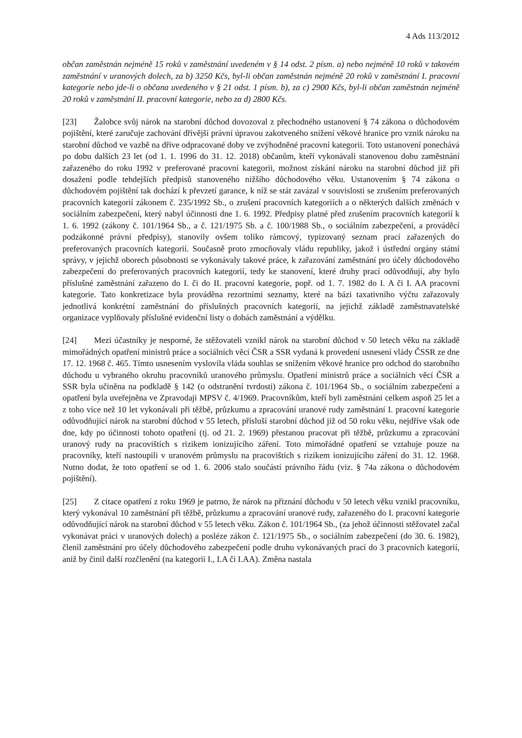4 Ads 113/2012
občan zaměstnán nejméně 15 roků v zaměstnání uvedeném v § 14 odst. 2 písm. a) nebo nejméně 10 roků v takovém zaměstnání v uranových dolech, za b) 3250 Kčs, byl-li občan zaměstnán nejméně 20 roků v zaměstnání I. pracovní kategorie nebo jde-li o občana uvedeného v § 21 odst. 1 písm. b), za c) 2900 Kčs, byl-li občan zaměstnán nejméně 20 roků v zaměstnání II. pracovní kategorie, nebo za d) 2800 Kčs.
[23] Žalobce svůj nárok na starobní důchod dovozoval z přechodného ustanovení § 74 zákona o důchodovém pojištění, které zaručuje zachování dřívější právní úpravou zakotveného snížení věkové hranice pro vznik nároku na starobní důchod ve vazbě na dříve odpracované doby ve zvýhodněné pracovní kategorii. Toto ustanovení ponechává po dobu dalších 23 let (od 1. 1. 1996 do 31. 12. 2018) občanům, kteří vykonávali stanovenou dobu zaměstnání zařazeného do roku 1992 v preferované pracovní kategorii, možnost získání nároku na starobní důchod již při dosažení podle tehdejších předpisů stanoveného nižšího důchodového věku. Ustanovením § 74 zákona o důchodovém pojištění tak dochází k převzetí garance, k níž se stát zavázal v souvislosti se zrušením preferovaných pracovních kategorií zákonem č. 235/1992 Sb., o zrušení pracovních kategoriích a o některých dalších změnách v sociálním zabezpečení, který nabyl účinnosti dne 1. 6. 1992. Předpisy platné před zrušením pracovních kategorií k 1. 6. 1992 (zákony č. 101/1964 Sb., a č. 121/1975 Sb. a č. 100/1988 Sb., o sociálním zabezpečení, a prováděcí podzákonné právní předpisy), stanovily ovšem toliko rámcový, typizovaný seznam prací zařazených do preferovaných pracovních kategorií. Současně proto zmocňovaly vládu republiky, jakož i ústřední orgány státní správy, v jejichž oborech působnosti se vykonávaly takové práce, k zařazování zaměstnání pro účely důchodového zabezpečení do preferovaných pracovních kategorií, tedy ke stanovení, které druhy prací odůvodňují, aby bylo příslušné zaměstnání zařazeno do I. či do II. pracovní kategorie, popř. od 1. 7. 1982 do I. A či I. AA pracovní kategorie. Tato konkretizace byla prováděna rezortními seznamy, které na bázi taxativního výčtu zařazovaly jednotlivá konkrétní zaměstnání do příslušných pracovních kategorií, na jejichž základě zaměstnavatelské organizace vyplňovaly příslušné evidenční listy o dobách zaměstnání a výdělku.
[24] Mezi účastníky je nesporné, že stěžovateli vznikl nárok na starobní důchod v 50 letech věku na základě mimořádných opatření ministrů práce a sociálních věcí ČSR a SSR vydaná k provedení usnesení vlády ČSSR ze dne 17. 12. 1968 č. 465. Tímto usnesením vyslovila vláda souhlas se snížením věkové hranice pro odchod do starobního důchodu u vybraného okruhu pracovníků uranového průmyslu. Opatření ministrů práce a sociálních věcí ČSR a SSR byla učiněna na podkladě § 142 (o odstranění tvrdosti) zákona č. 101/1964 Sb., o sociálním zabezpečení a opatření byla uveřejněna ve Zpravodaji MPSV č. 4/1969. Pracovníkům, kteří byli zaměstnáni celkem aspoň 25 let a z toho více než 10 let vykonávali při těžbě, průzkumu a zpracování uranové rudy zaměstnání I. pracovní kategorie odůvodňující nárok na starobní důchod v 55 letech, přísluší starobní důchod již od 50 roku věku, nejdříve však ode dne, kdy po účinnosti tohoto opatření (tj. od 21. 2. 1969) přestanou pracovat při těžbě, průzkumu a zpracování uranový rudy na pracovištích s rizikem ionizujícího záření. Toto mimořádné opatření se vztahuje pouze na pracovníky, kteří nastoupili v uranovém průmyslu na pracovištích s rizikem ionizujícího záření do 31. 12. 1968. Nutno dodat, že toto opatření se od 1. 6. 2006 stalo součástí právního řádu (viz. § 74a zákona o důchodovém pojištění).
[25] Z citace opatření z roku 1969 je patrno, že nárok na přiznání důchodu v 50 letech věku vznikl pracovníku, který vykonával 10 zaměstnání při těžbě, průzkumu a zpracování uranové rudy, zařazeného do I. pracovní kategorie odůvodňující nárok na starobní důchod v 55 letech věku. Zákon č. 101/1964 Sb., (za jehož účinnosti stěžovatel začal vykonávat práci v uranových dolech) a posléze zákon č. 121/1975 Sb., o sociálním zabezpečení (do 30. 6. 1982), členil zaměstnání pro účely důchodového zabezpečení podle druhu vykonávaných prací do 3 pracovních kategorií, aniž by činil další rozčlenění (na kategorii I., I.A či I.AA). Změna nastala